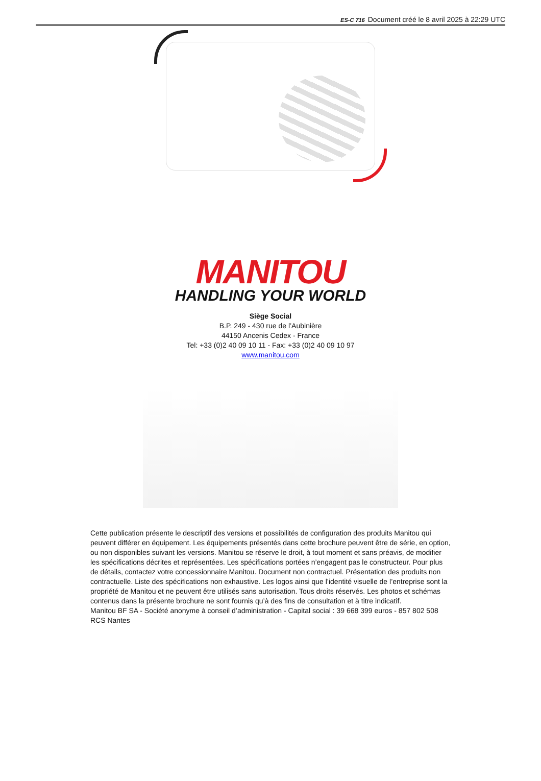ES-C 716 Document créé le 8 avril 2025 à 22:29 UTC
MANITOU
HANDLING YOUR WORLD
Siège Social
B.P. 249 - 430 rue de l’Aubinière
44150 Ancenis Cedex - France
Tel: +33 (0)2 40 09 10 11 - Fax: +33 (0)2 40 09 10 97
www.manitou.com
Cette publication présente le descriptif des versions et possibilités de configuration des produits Manitou qui peuvent différer en équipement. Les équipements présentés dans cette brochure peuvent être de série, en option, ou non disponibles suivant les versions. Manitou se réserve le droit, à tout moment et sans préavis, de modifier les spécifications décrites et représentées. Les spécifications portées n’engagent pas le constructeur. Pour plus de détails, contactez votre concessionnaire Manitou. Document non contractuel. Présentation des produits non contractuelle. Liste des spécifications non exhaustive. Les logos ainsi que l’identité visuelle de l’entreprise sont la propriété de Manitou et ne peuvent être utilisés sans autorisation. Tous droits réservés. Les photos et schémas contenus dans la présente brochure ne sont fournis qu’à des fins de consultation et à titre indicatif.
Manitou BF SA - Société anonyme à conseil d’administration - Capital social : 39 668 399 euros - 857 802 508 RCS Nantes